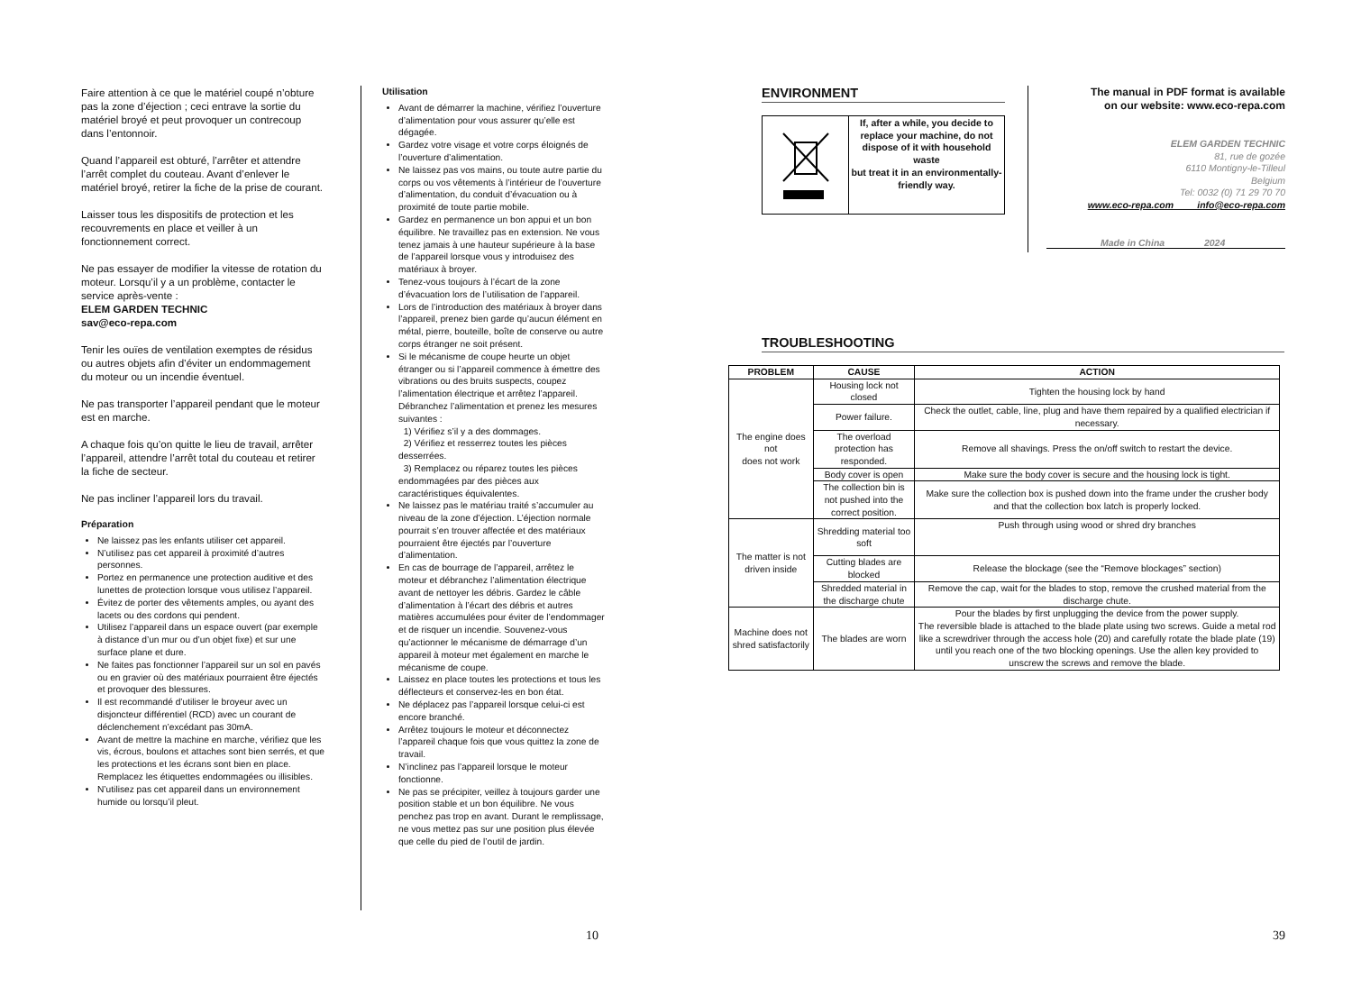Faire attention à ce que le matériel coupé n’obture pas la zone d’éjection ; ceci entrave la sortie du matériel broyé et peut provoquer un contrecoup dans l’entonnoir.
Quand l’appareil est obturé, l’arrêter et attendre l’arrêt complet du couteau. Avant d’enlever le matériel broyé, retirer la fiche de la prise de courant.
Laisser tous les dispositifs de protection et les recouvrements en place et veiller à un fonctionnement correct.
Ne pas essayer de modifier la vitesse de rotation du moteur. Lorsqu’il y a un problème, contacter le service après-vente :
ELEM GARDEN TECHNIC
sav@eco-repa.com
Tenir les ouïes de ventilation exemptes de résidus ou autres objets afin d’éviter un endommagement du moteur ou un incendie éventuel.
Ne pas transporter l’appareil pendant que le moteur est en marche.
A chaque fois qu’on quitte le lieu de travail, arrêter l’appareil, attendre l’arrêt total du couteau et retirer la fiche de secteur.
Ne pas incliner l’appareil lors du travail.
Préparation
Ne laissez pas les enfants utiliser cet appareil.
N’utilisez pas cet appareil à proximité d’autres personnes.
Portez en permanence une protection auditive et des lunettes de protection lorsque vous utilisez l’appareil.
Évitez de porter des vêtements amples, ou ayant des lacets ou des cordons qui pendent.
Utilisez l’appareil dans un espace ouvert (par exemple à distance d’un mur ou d’un objet fixe) et sur une surface plane et dure.
Ne faites pas fonctionner l’appareil sur un sol en pavés ou en gravier où des matériaux pourraient être éjectés et provoquer des blessures.
Il est recommandé d’utiliser le broyeur avec un disjoncteur différentiel (RCD) avec un courant de déclenchement n’excédant pas 30mA.
Avant de mettre la machine en marche, vérifiez que les vis, écrous, boulons et attaches sont bien serrés, et que les protections et les écrans sont bien en place. Remplacez les étiquettes endommagées ou illisibles.
N’utilisez pas cet appareil dans un environnement humide ou lorsqu’il pleut.
Utilisation
Avant de démarrer la machine, vérifiez l’ouverture d’alimentation pour vous assurer qu’elle est dégagée.
Gardez votre visage et votre corps éloignés de l’ouverture d’alimentation.
Ne laissez pas vos mains, ou toute autre partie du corps ou vos vêtements à l’intérieur de l’ouverture d’alimentation, du conduit d’évacuation ou à proximité de toute partie mobile.
Gardez en permanence un bon appui et un bon équilibre. Ne travaillez pas en extension. Ne vous tenez jamais à une hauteur supérieure à la base de l’appareil lorsque vous y introduisez des matériaux à broyer.
Tenez-vous toujours à l’écart de la zone d’évacuation lors de l’utilisation de l’appareil.
Lors de l’introduction des matériaux à broyer dans l’appareil, prenez bien garde qu’aucun élément en métal, pierre, bouteille, boîte de conserve ou autre corps étranger ne soit présent.
Si le mécanisme de coupe heurte un objet étranger ou si l’appareil commence à émettre des vibrations ou des bruits suspects, coupez l’alimentation électrique et arrêtez l’appareil. Débranchez l’alimentation et prenez les mesures suivantes :
1) Vérifiez s’il y a des dommages.
2) Vérifiez et resserrez toutes les pièces desserrées.
3) Remplacez ou réparez toutes les pièces endommagées par des pièces aux caractéristiques équivalentes.
Ne laissez pas le matériau traité s’accumuler au niveau de la zone d’éjection. L’éjection normale pourrait s’en trouver affectée et des matériaux pourraient être éjectés par l’ouverture d’alimentation.
En cas de bourrage de l’appareil, arrêtez le moteur et débranchez l’alimentation électrique avant de nettoyer les débris. Gardez le câble d’alimentation à l’écart des débris et autres matières accumulées pour éviter de l’endommager et de risquer un incendie. Souvenez-vous qu’actionner le mécanisme de démarrage d’un appareil à moteur met également en marche le mécanisme de coupe.
Laissez en place toutes les protections et tous les déflecteurs et conservez-les en bon état.
Ne déplacez pas l’appareil lorsque celui-ci est encore branché.
Arrêtez toujours le moteur et déconnectez l’appareil chaque fois que vous quittez la zone de travail.
N’inclinez pas l’appareil lorsque le moteur fonctionne.
Ne pas se précipiter, veillez à toujours garder une position stable et un bon équilibre. Ne vous penchez pas trop en avant. Durant le remplissage, ne vous mettez pas sur une position plus élevée que celle du pied de l’outil de jardin.
ENVIRONMENT
If, after a while, you decide to
replace your machine, do not dispose of it with household waste
but treat it in an environmentally-friendly way.
The manual in PDF format is available
on our website: www.eco-repa.com
ELEM GARDEN TECHNIC
81, rue de gozée
6110 Montigny-le-Tilleul
Belgium
Tel: 0032 (0) 71 29 70 70
www.eco-repa.com info@eco-repa.com
Made in China 2024
TROUBLESHOOTING
| PROBLEM | CAUSE | ACTION |
| --- | --- | --- |
| The engine does not does not work | Housing lock not closed | Tighten the housing lock by hand |
| | Power failure. | Check the outlet, cable, line, plug and have them repaired by a qualified electrician if necessary. |
| | The overload protection has responded. | Remove all shavings. Press the on/off switch to restart the device. |
| | Body cover is open | Make sure the body cover is secure and the housing lock is tight. |
| | The collection bin is not pushed into the correct position. | Make sure the collection box is pushed down into the frame under the crusher body and that the collection box latch is properly locked. |
| The matter is not driven inside | Shredding material too soft | Push through using wood or shred dry branches |
| | Cutting blades are blocked | Release the blockage (see the “Remove blockages” section) |
| | Shredded material in the discharge chute | Remove the cap, wait for the blades to stop, remove the crushed material from the discharge chute. |
| Machine does not shred satisfactorily | The blades are worn | Pour the blades by first unplugging the device from the power supply. The reversible blade is attached to the blade plate using two screws. Guide a metal rod like a screwdriver through the access hole (20) and carefully rotate the blade plate (19) until you reach one of the two blocking openings. Use the allen key provided to unscrew the screws and remove the blade. |
10 39